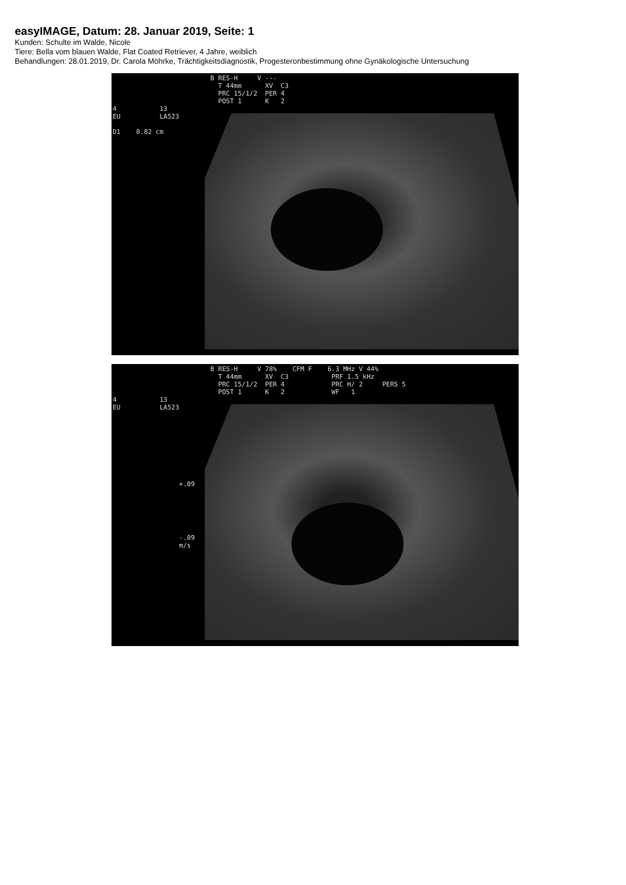easyIMAGE, Datum: 28. Januar 2019, Seite: 1
Kunden: Schulte im Walde, Nicole
Tiere: Bella vom blauen Walde, Flat Coated Retriever, 4 Jahre, weiblich
Behandlungen: 28.01.2019, Dr. Carola Möhrke, Trächtigkeitsdiagnostik, Progesteronbestimmung ohne Gynäkologische Untersuchung
B RES-H V --- T 44mm XV C3 PRC 15/1/2 PER 4 POST 1 K 2 4 13 EU LA523 D1 0.82 cm
B RES-H V 78% CFM F 6.3 MHz V 44% T 44mm XV C3 PRF 1.5 kHz PRC 15/1/2 PER 4 PRC H/ 2 PERS 5 POST 1 K 2 WF 1 4 13 EU LA523 +.09 -.09 m/s